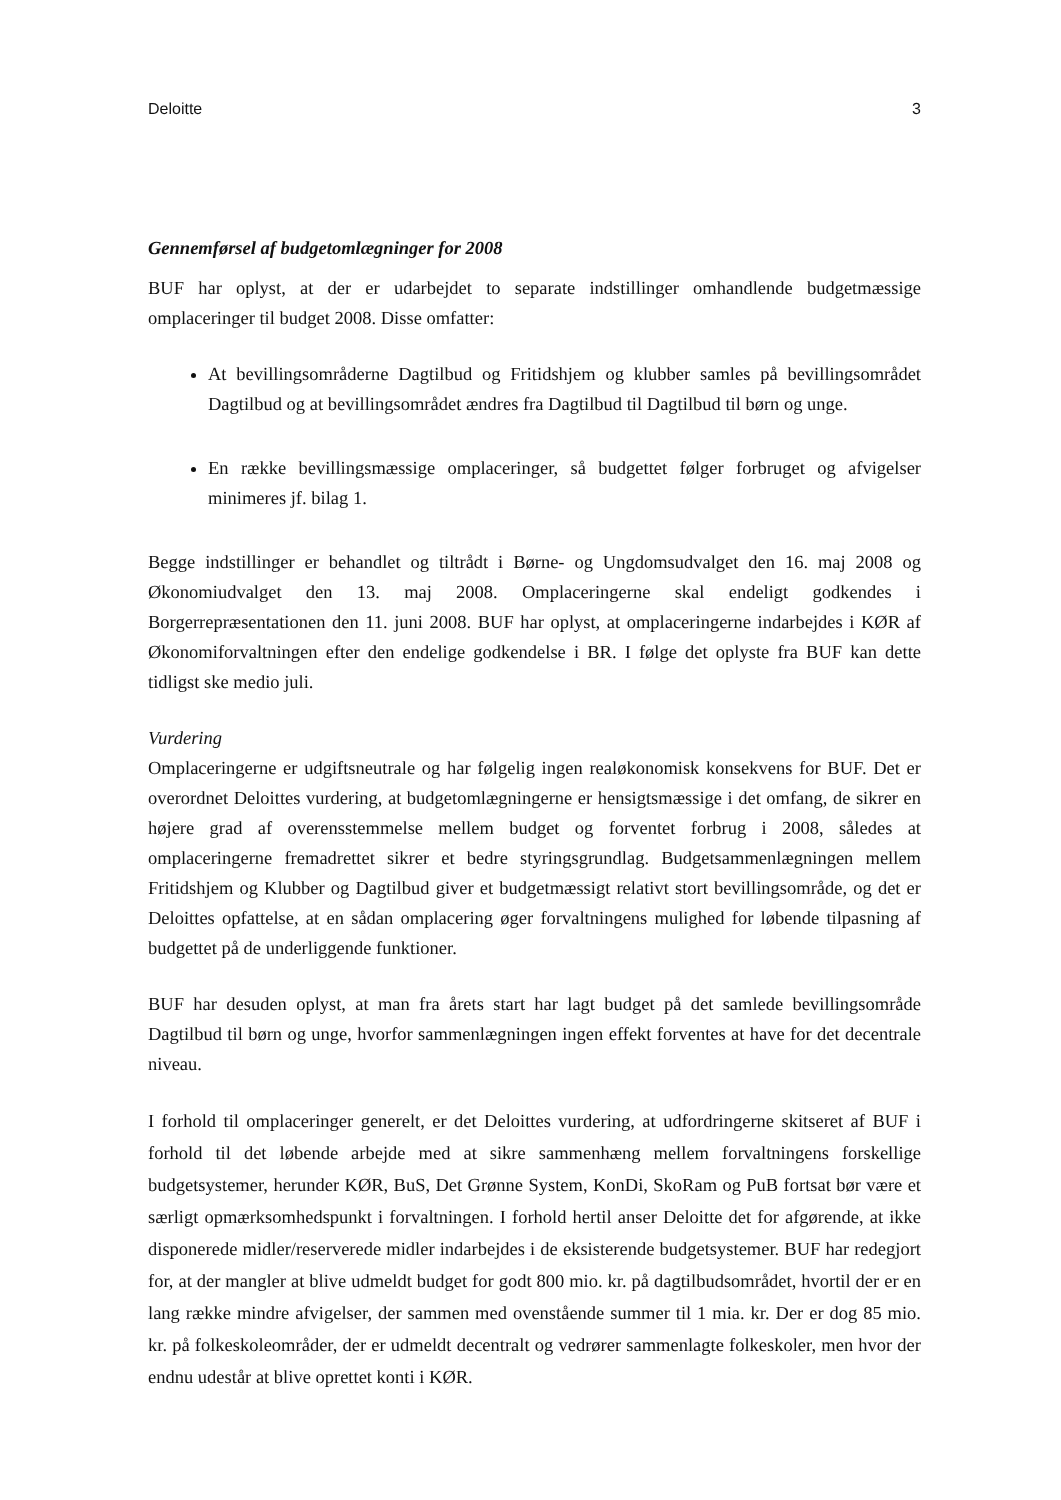Deloitte 3
Gennemførsel af budgetomlægninger for 2008
BUF har oplyst, at der er udarbejdet to separate indstillinger omhandlende budgetmæssige omplaceringer til budget 2008. Disse omfatter:
At bevillingsområderne Dagtilbud og Fritidshjem og klubber samles på bevillingsområdet Dagtilbud og at bevillingsområdet ændres fra Dagtilbud til Dagtilbud til børn og unge.
En række bevillingsmæssige omplaceringer, så budgettet følger forbruget og afvigelser minimeres jf. bilag 1.
Begge indstillinger er behandlet og tiltrådt i Børne- og Ungdomsudvalget den 16. maj 2008 og Økonomiudvalget den 13. maj 2008. Omplaceringerne skal endeligt godkendes i Borgerrepræsentationen den 11. juni 2008. BUF har oplyst, at omplaceringerne indarbejdes i KØR af Økonomiforvaltningen efter den endelige godkendelse i BR. I følge det oplyste fra BUF kan dette tidligst ske medio juli.
Vurdering
Omplaceringerne er udgiftsneutrale og har følgelig ingen realøkonomisk konsekvens for BUF. Det er overordnet Deloittes vurdering, at budgetomlægningerne er hensigtsmæssige i det omfang, de sikrer en højere grad af overensstemmelse mellem budget og forventet forbrug i 2008, således at omplaceringerne fremadrettet sikrer et bedre styringsgrundlag. Budgetsammenlægningen mellem Fritidshjem og Klubber og Dagtilbud giver et budgetmæssigt relativt stort bevillingsområde, og det er Deloittes opfattelse, at en sådan omplacering øger forvaltningens mulighed for løbende tilpasning af budgettet på de underliggende funktioner.
BUF har desuden oplyst, at man fra årets start har lagt budget på det samlede bevillingsområde Dagtilbud til børn og unge, hvorfor sammenlægningen ingen effekt forventes at have for det decentrale niveau.
I forhold til omplaceringer generelt, er det Deloittes vurdering, at udfordringerne skitseret af BUF i forhold til det løbende arbejde med at sikre sammenhæng mellem forvaltningens forskellige budgetsystemer, herunder KØR, BuS, Det Grønne System, KonDi, SkoRam og PuB fortsat bør være et særligt opmærksomhedspunkt i forvaltningen. I forhold hertil anser Deloitte det for afgørende, at ikke disponerede midler/reserverede midler indarbejdes i de eksisterende budgetsystemer. BUF har redegjort for, at der mangler at blive udmeldt budget for godt 800 mio. kr. på dagtilbudsområdet, hvortil der er en lang række mindre afvigelser, der sammen med ovenstående summer til 1 mia. kr. Der er dog 85 mio. kr. på folkeskoleområder, der er udmeldt decentralt og vedrører sammenlagte folkeskoler, men hvor der endnu udestår at blive oprettet konti i KØR.